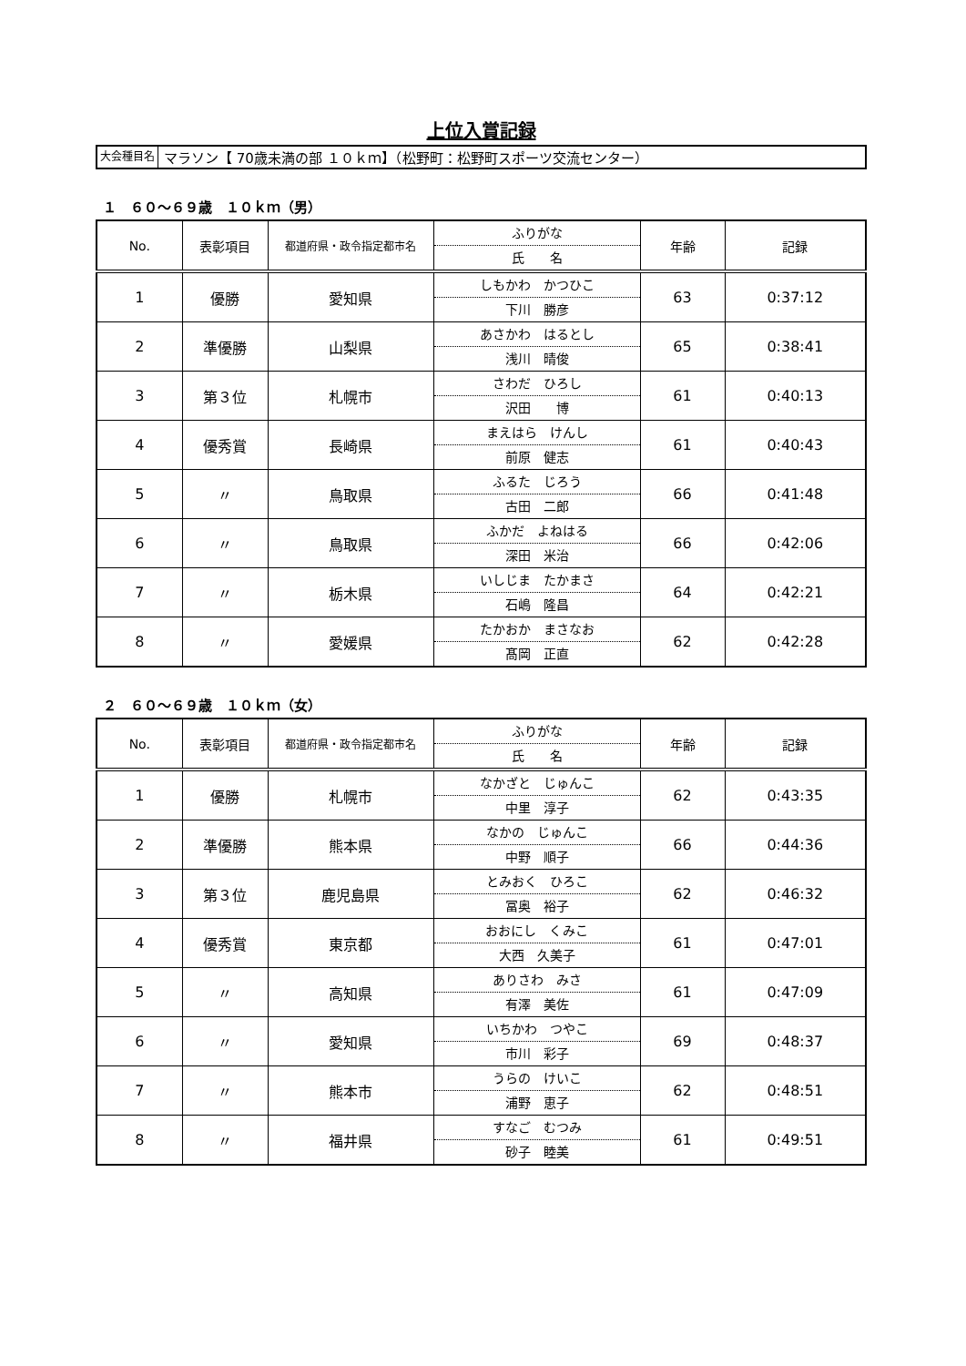上位入賞記録
大会種目名 マラソン【 70歳未満の部 １０ｋｍ】（松野町：松野町スポーツ交流センター）
１　６０～６９歳　１０ｋｍ（男）
| No. | 表彰項目 | 都道府県・政令指定都市名 | ふりがな 氏 名 | 年齢 | 記録 |
| --- | --- | --- | --- | --- | --- |
| 1 | 優勝 | 愛知県 | しもかわ かつひこ 下川 勝彦 | 63 | 0:37:12 |
| 2 | 準優勝 | 山梨県 | あさかわ はるとし 浅川 晴俊 | 65 | 0:38:41 |
| 3 | 第３位 | 札幌市 | さわだ ひろし 沢田 博 | 61 | 0:40:13 |
| 4 | 優秀賞 | 長崎県 | まえはら けんし 前原 健志 | 61 | 0:40:43 |
| 5 | 〃 | 鳥取県 | ふるた じろう 古田 二郎 | 66 | 0:41:48 |
| 6 | 〃 | 鳥取県 | ふかだ よねはる 深田 米治 | 66 | 0:42:06 |
| 7 | 〃 | 栃木県 | いしじま たかまさ 石嶋 隆昌 | 64 | 0:42:21 |
| 8 | 〃 | 愛媛県 | たかおか まさなお 髙岡 正直 | 62 | 0:42:28 |
２　６０～６９歳　１０ｋｍ（女）
| No. | 表彰項目 | 都道府県・政令指定都市名 | ふりがな 氏 名 | 年齢 | 記録 |
| --- | --- | --- | --- | --- | --- |
| 1 | 優勝 | 札幌市 | なかざと じゅんこ 中里 淳子 | 62 | 0:43:35 |
| 2 | 準優勝 | 熊本県 | なかの じゅんこ 中野 順子 | 66 | 0:44:36 |
| 3 | 第３位 | 鹿児島県 | とみおく ひろこ 冨奥 裕子 | 62 | 0:46:32 |
| 4 | 優秀賞 | 東京都 | おおにし くみこ 大西 久美子 | 61 | 0:47:01 |
| 5 | 〃 | 高知県 | ありさわ みさ 有澤 美佐 | 61 | 0:47:09 |
| 6 | 〃 | 愛知県 | いちかわ つやこ 市川 彩子 | 69 | 0:48:37 |
| 7 | 〃 | 熊本市 | うらの けいこ 浦野 恵子 | 62 | 0:48:51 |
| 8 | 〃 | 福井県 | すなご むつみ 砂子 睦美 | 61 | 0:49:51 |